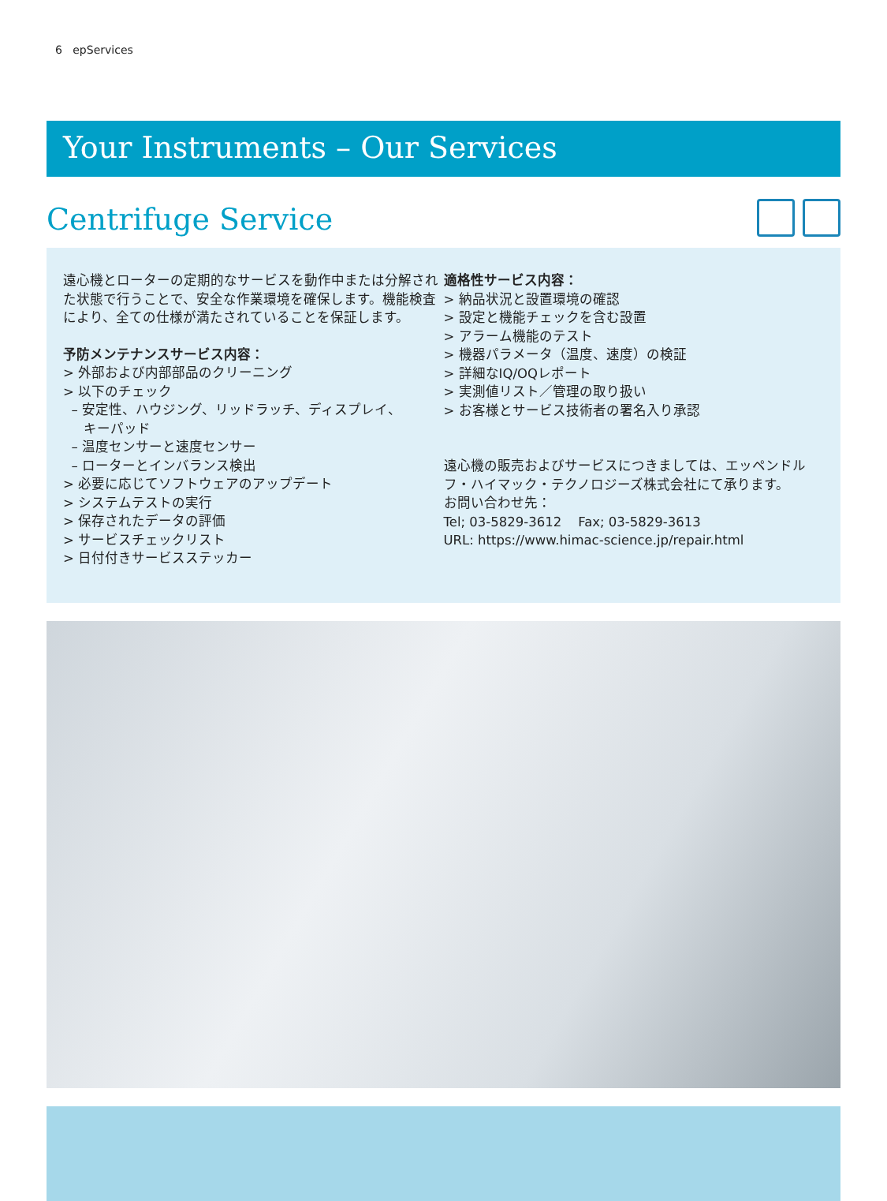6 epServices
Your Instruments – Our Services
Centrifuge Service
遠心機とローターの定期的なサービスを動作中または分解された状態で行うことで、安全な作業環境を確保します。機能検査により、全ての仕様が満たされていることを保証します。
予防メンテナンスサービス内容：
> 外部および内部部品のクリーニング
> 以下のチェック
– 安定性、ハウジング、リッドラッチ、ディスプレイ、
キーパッド
– 温度センサーと速度センサー
– ローターとインバランス検出
> 必要に応じてソフトウェアのアップデート
> システムテストの実行
> 保存されたデータの評価
> サービスチェックリスト
> 日付付きサービスステッカー
適格性サービス内容：
> 納品状況と設置環境の確認
> 設定と機能チェックを含む設置
> アラーム機能のテスト
> 機器パラメータ（温度、速度）の検証
> 詳細なIQ/OQレポート
> 実測値リスト／管理の取り扱い
> お客様とサービス技術者の署名入り承認
遠心機の販売およびサービスにつきましては、エッペンドルフ・ハイマック・テクノロジーズ株式会社にて承ります。
お問い合わせ先：
Tel; 03-5829-3612 Fax; 03-5829-3613
URL: https://www.himac-science.jp/repair.html